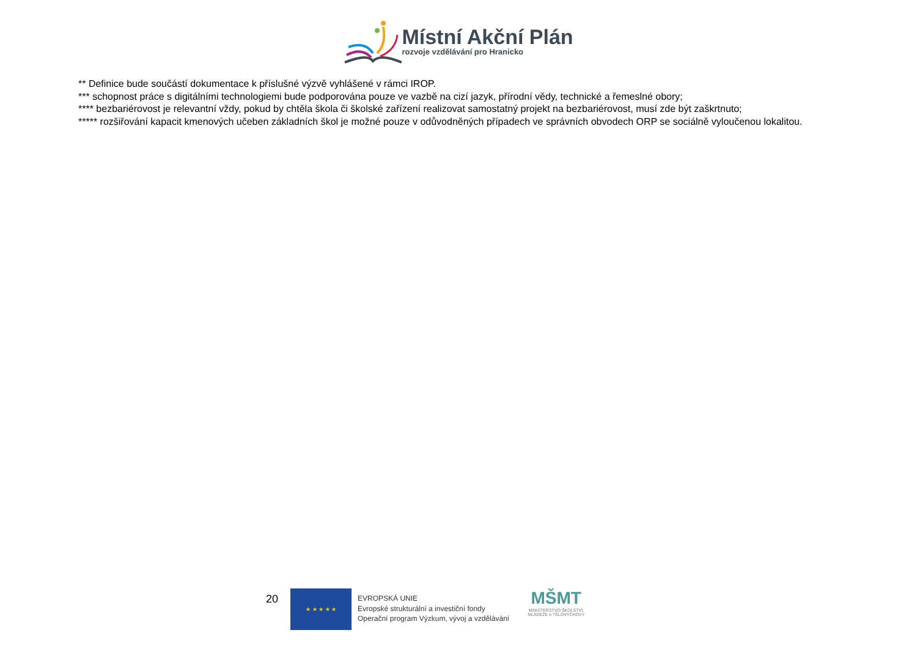Místní Akční Plán
rozvoje vzdělávání pro Hranicko
** Definice bude součástí dokumentace k příslušné výzvě vyhlášené v rámci IROP.
*** schopnost práce s digitálními technologiemi bude podporována pouze ve vazbě na cizí jazyk, přírodní vědy, technické a řemeslné obory;
**** bezbariérovost je relevantní vždy, pokud by chtěla škola či školské zařízení realizovat samostatný projekt na bezbariérovost, musí zde být zaškrtnuto;
***** rozšiřování kapacit kmenových učeben základních škol je možné pouze v odůvodněných případech ve správních obvodech ORP se sociálně vyloučenou lokalitou.
20
★ ★ ★ ★ ★
EVROPSKÁ UNIE
Evropské strukturální a investiční fondy
Operační program Výzkum, vývoj a vzdělávání
MŠMT
MINISTERSTVO ŠKOLSTVÍ,
MLÁDEŽE A TĚLOVÝCHOVY